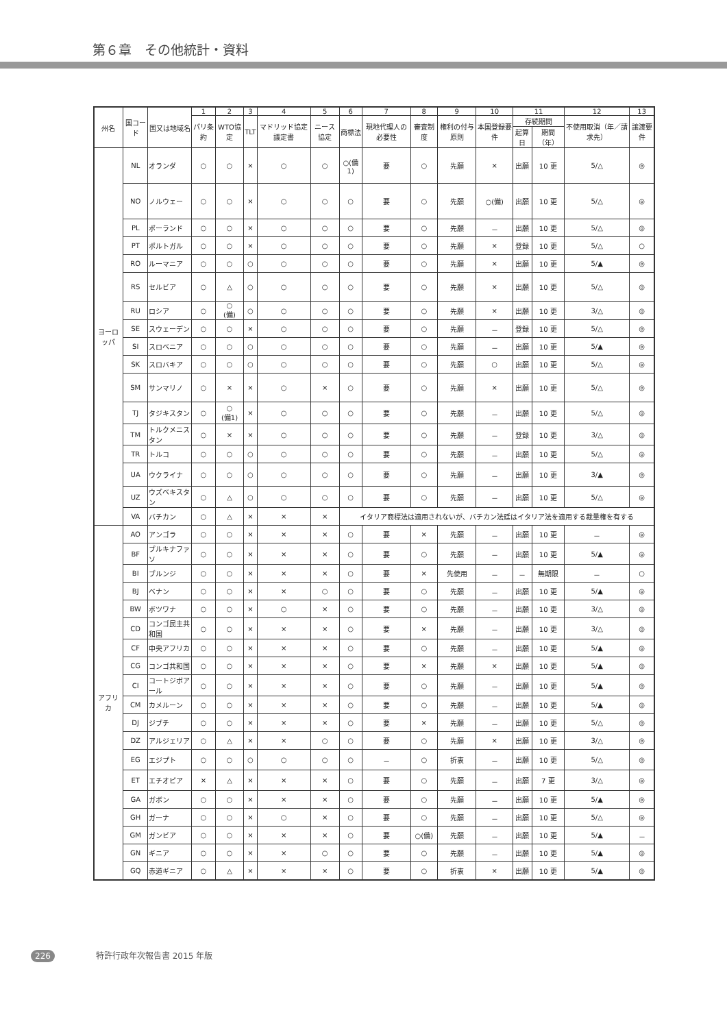第６章　その他統計・資料
| 州名 | 国コード | 国又は地域名 | 1 | 2 | 3 | 4 | 5 | 6 | 7 | 8 | 9 | 10 | 11 | | 12 | 13 |
| --- | --- | --- | --- | --- | --- | --- | --- | --- | --- | --- | --- | --- | --- | --- | --- | --- |
| | | | パリ条約 | WTO協定 | TLT | マドリッド協定議定書 | ニース協定 | 商標法 | 現地代理人の必要性 | 審査制度 | 権利の付与原則 | 本国登録要件 | 存続期間 | | 不使用取消（年／請求先） | 譲渡要件 |
| | | | | | | | | | | | | | 起算日 | 期間（年） | | |
| ヨーロッパ | NL | オランダ | ○ | ○ | × | ○ | ○ | ○(備1) | 要 | ○ | 先願 | × | 出願 | 10 更 | 5/△ | ◎ |
| | NO | ノルウェー | ○ | ○ | × | ○ | ○ | ○ | 要 | ○ | 先願 | ○(備) | 出願 | 10 更 | 5/△ | ◎ |
| | PL | ポーランド | ○ | ○ | × | ○ | ○ | ○ | 要 | ○ | 先願 | － | 出願 | 10 更 | 5/△ | ◎ |
| | PT | ポルトガル | ○ | ○ | × | ○ | ○ | ○ | 要 | ○ | 先願 | × | 登録 | 10 更 | 5/△ | ○ |
| | RO | ルーマニア | ○ | ○ | ○ | ○ | ○ | ○ | 要 | ○ | 先願 | × | 出願 | 10 更 | 5/▲ | ◎ |
| | RS | セルビア | ○ | △ | ○ | ○ | ○ | ○ | 要 | ○ | 先願 | × | 出願 | 10 更 | 5/△ | ◎ |
| | RU | ロシア | ○ | ○ (備) | ○ | ○ | ○ | ○ | 要 | ○ | 先願 | × | 出願 | 10 更 | 3/△ | ◎ |
| | SE | スウェーデン | ○ | ○ | × | ○ | ○ | ○ | 要 | ○ | 先願 | － | 登録 | 10 更 | 5/△ | ◎ |
| | SI | スロベニア | ○ | ○ | ○ | ○ | ○ | ○ | 要 | ○ | 先願 | － | 出願 | 10 更 | 5/▲ | ◎ |
| | SK | スロバキア | ○ | ○ | ○ | ○ | ○ | ○ | 要 | ○ | 先願 | ○ | 出願 | 10 更 | 5/△ | ◎ |
| | SM | サンマリノ | ○ | × | × | ○ | × | ○ | 要 | ○ | 先願 | × | 出願 | 10 更 | 5/△ | ◎ |
| | TJ | タジキスタン | ○ | ○ (備1) | × | ○ | ○ | ○ | 要 | ○ | 先願 | － | 出願 | 10 更 | 5/△ | ◎ |
| | TM | トルクメニスタン | ○ | × | × | ○ | ○ | ○ | 要 | ○ | 先願 | － | 登録 | 10 更 | 3/△ | ◎ |
| | TR | トルコ | ○ | ○ | ○ | ○ | ○ | ○ | 要 | ○ | 先願 | － | 出願 | 10 更 | 5/△ | ◎ |
| | UA | ウクライナ | ○ | ○ | ○ | ○ | ○ | ○ | 要 | ○ | 先願 | － | 出願 | 10 更 | 3/▲ | ◎ |
| | UZ | ウズベキスタン | ○ | △ | ○ | ○ | ○ | ○ | 要 | ○ | 先願 | － | 出願 | 10 更 | 5/△ | ◎ |
| | VA | バチカン | ○ | △ | × | × | × | イタリア商標法は適用されないが、バチカン法廷はイタリア法を適用する裁量権を有する | | | | | | | | |
| アフリカ | AO | アンゴラ | ○ | ○ | × | × | × | ○ | 要 | × | 先願 | － | 出願 | 10 更 | － | ◎ |
| | BF | ブルキナファソ | ○ | ○ | × | × | × | ○ | 要 | ○ | 先願 | － | 出願 | 10 更 | 5/▲ | ◎ |
| | BI | ブルンジ | ○ | ○ | × | × | × | ○ | 要 | × | 先使用 | － | － | 無期限 | － | ○ |
| | BJ | ベナン | ○ | ○ | × | × | ○ | ○ | 要 | ○ | 先願 | － | 出願 | 10 更 | 5/▲ | ◎ |
| | BW | ボツワナ | ○ | ○ | × | ○ | × | ○ | 要 | ○ | 先願 | － | 出願 | 10 更 | 3/△ | ◎ |
| | CD | コンゴ民主共和国 | ○ | ○ | × | × | × | ○ | 要 | × | 先願 | － | 出願 | 10 更 | 3/△ | ◎ |
| | CF | 中央アフリカ | ○ | ○ | × | × | × | ○ | 要 | ○ | 先願 | － | 出願 | 10 更 | 5/▲ | ◎ |
| | CG | コンゴ共和国 | ○ | ○ | × | × | × | ○ | 要 | × | 先願 | × | 出願 | 10 更 | 5/▲ | ◎ |
| | CI | コートジボアール | ○ | ○ | × | × | × | ○ | 要 | ○ | 先願 | － | 出願 | 10 更 | 5/▲ | ◎ |
| | CM | カメルーン | ○ | ○ | × | × | × | ○ | 要 | ○ | 先願 | － | 出願 | 10 更 | 5/▲ | ◎ |
| | DJ | ジブチ | ○ | ○ | × | × | × | ○ | 要 | × | 先願 | － | 出願 | 10 更 | 5/△ | ◎ |
| | DZ | アルジェリア | ○ | △ | × | × | ○ | ○ | 要 | ○ | 先願 | × | 出願 | 10 更 | 3/△ | ◎ |
| | EG | エジプト | ○ | ○ | ○ | ○ | ○ | ○ | － | ○ | 折衷 | － | 出願 | 10 更 | 5/△ | ◎ |
| | ET | エチオピア | × | △ | × | × | × | ○ | 要 | ○ | 先願 | － | 出願 | 7 更 | 3/△ | ◎ |
| | GA | ガボン | ○ | ○ | × | × | × | ○ | 要 | ○ | 先願 | － | 出願 | 10 更 | 5/▲ | ◎ |
| | GH | ガーナ | ○ | ○ | × | ○ | × | ○ | 要 | ○ | 先願 | － | 出願 | 10 更 | 5/△ | ◎ |
| | GM | ガンビア | ○ | ○ | × | × | × | ○ | 要 | ○(備) | 先願 | － | 出願 | 10 更 | 5/▲ | － |
| | GN | ギニア | ○ | ○ | × | × | ○ | ○ | 要 | ○ | 先願 | － | 出願 | 10 更 | 5/▲ | ◎ |
| | GQ | 赤道ギニア | ○ | △ | × | × | × | ○ | 要 | ○ | 折衷 | × | 出願 | 10 更 | 5/▲ | ◎ |
226 特許行政年次報告書 2015 年版